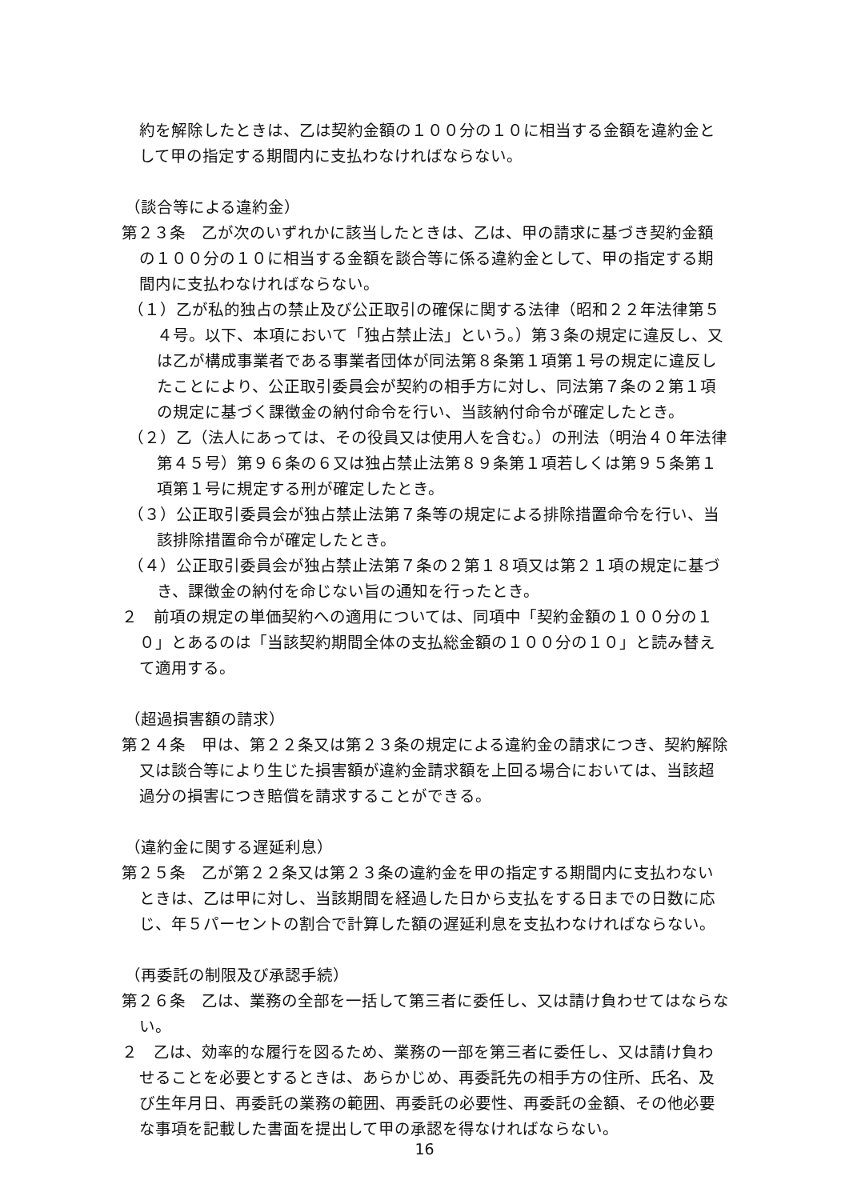約を解除したときは、乙は契約金額の１００分の１０に相当する金額を違約金として甲の指定する期間内に支払わなければならない。
（談合等による違約金）
第２３条　乙が次のいずれかに該当したときは、乙は、甲の請求に基づき契約金額の１００分の１０に相当する金額を談合等に係る違約金として、甲の指定する期間内に支払わなければならない。
（１）乙が私的独占の禁止及び公正取引の確保に関する法律（昭和２２年法律第５４号。以下、本項において「独占禁止法」という。）第３条の規定に違反し、又は乙が構成事業者である事業者団体が同法第８条第１項第１号の規定に違反したことにより、公正取引委員会が契約の相手方に対し、同法第７条の２第１項の規定に基づく課徴金の納付命令を行い、当該納付命令が確定したとき。
（２）乙（法人にあっては、その役員又は使用人を含む。）の刑法（明治４０年法律第４５号）第９６条の６又は独占禁止法第８９条第１項若しくは第９５条第１項第１号に規定する刑が確定したとき。
（３）公正取引委員会が独占禁止法第７条等の規定による排除措置命令を行い、当該排除措置命令が確定したとき。
（４）公正取引委員会が独占禁止法第７条の２第１８項又は第２１項の規定に基づき、課徴金の納付を命じない旨の通知を行ったとき。
２　前項の規定の単価契約への適用については、同項中「契約金額の１００分の１０」とあるのは「当該契約期間全体の支払総金額の１００分の１０」と読み替えて適用する。
（超過損害額の請求）
第２４条　甲は、第２２条又は第２３条の規定による違約金の請求につき、契約解除又は談合等により生じた損害額が違約金請求額を上回る場合においては、当該超過分の損害につき賠償を請求することができる。
（違約金に関する遅延利息）
第２５条　乙が第２２条又は第２３条の違約金を甲の指定する期間内に支払わないときは、乙は甲に対し、当該期間を経過した日から支払をする日までの日数に応じ、年５パーセントの割合で計算した額の遅延利息を支払わなければならない。
（再委託の制限及び承認手続）
第２６条　乙は、業務の全部を一括して第三者に委任し、又は請け負わせてはならない。
２　乙は、効率的な履行を図るため、業務の一部を第三者に委任し、又は請け負わせることを必要とするときは、あらかじめ、再委託先の相手方の住所、氏名、及び生年月日、再委託の業務の範囲、再委託の必要性、再委託の金額、その他必要な事項を記載した書面を提出して甲の承認を得なければならない。
16